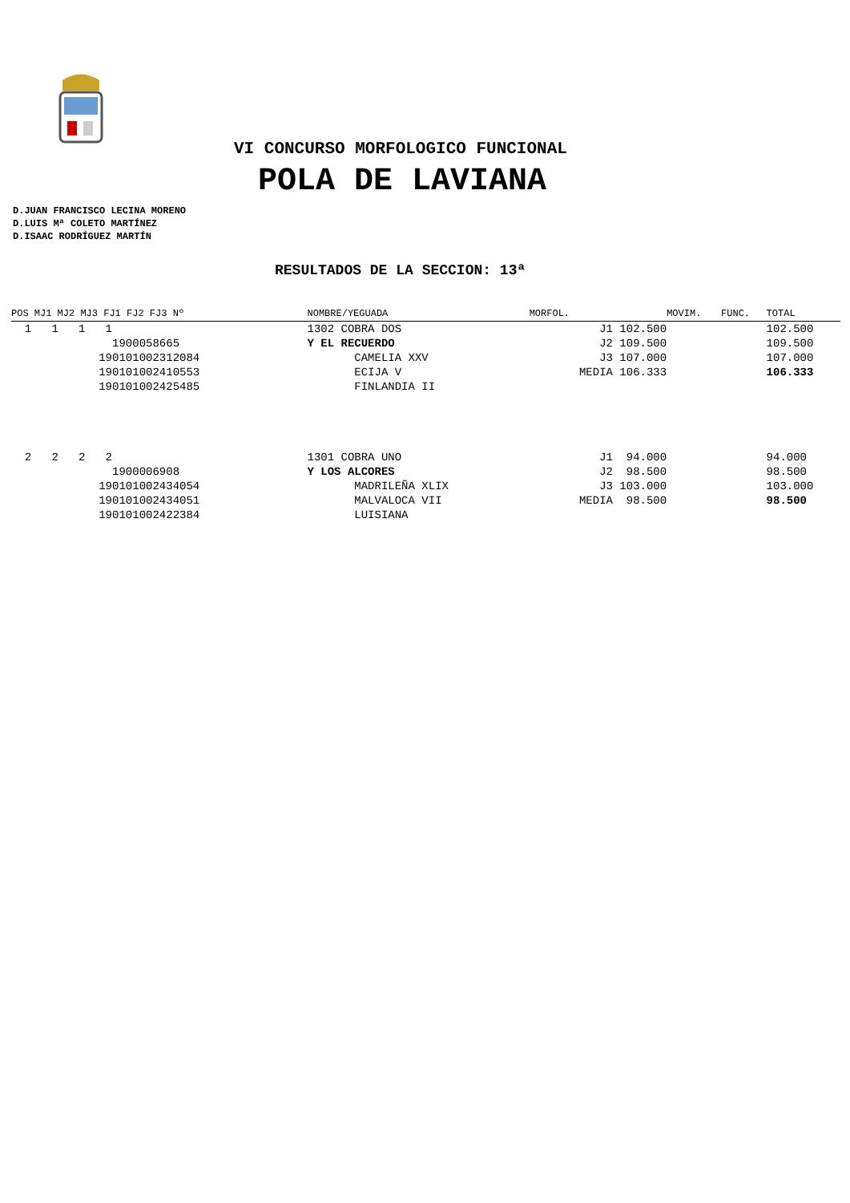VI CONCURSO MORFOLOGICO FUNCIONAL
POLA DE LAVIANA
D.JUAN FRANCISCO LECINA MORENO
D.LUIS Mª COLETO MARTÍNEZ
D.ISAAC RODRÍGUEZ MARTÍN
RESULTADOS DE LA SECCION: 13ª
| POS MJ1 MJ2 MJ3 FJ1 FJ2 FJ3 Nº | NOMBRE/YEGUADA | MORFOL. | MOVIM. | FUNC. | TOTAL |
| --- | --- | --- | --- | --- | --- |
| 1 1 1 1 | 1302 COBRA DOS | J1 102.500 | | | 102.500 |
| 1900058665 | Y EL RECUERDO | J2 109.500 | | | 109.500 |
| 190101002312084 | CAMELIA XXV | J3 107.000 | | | 107.000 |
| 190101002410553 | ECIJA V | MEDIA 106.333 | | | 106.333 |
| 190101002425485 | FINLANDIA II | | | | |
| 2 2 2 2 | 1301 COBRA UNO | J1 94.000 | | | 94.000 |
| 1900006908 | Y LOS ALCORES | J2 98.500 | | | 98.500 |
| 190101002434054 | MADRILEÑA XLIX | J3 103.000 | | | 103.000 |
| 190101002434051 | MALVALOCA VII | MEDIA 98.500 | | | 98.500 |
| 190101002422384 | LUISIANA | | | | |